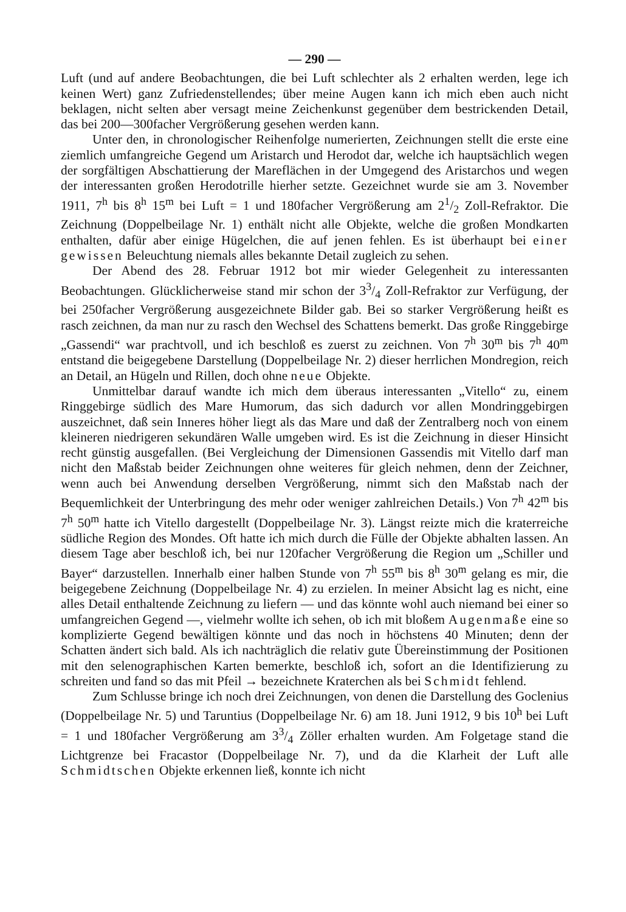— 290 —
Luft (und auf andere Beobachtungen, die bei Luft schlechter als 2 erhalten werden, lege ich keinen Wert) ganz Zufriedenstellendes; über meine Augen kann ich mich eben auch nicht beklagen, nicht selten aber versagt meine Zeichenkunst gegenüber dem bestrickenden Detail, das bei 200—300facher Vergrößerung gesehen werden kann.
Unter den, in chronologischer Reihenfolge numerierten, Zeichnungen stellt die erste eine ziemlich umfangreiche Gegend um Aristarch und Herodot dar, welche ich hauptsächlich wegen der sorgfältigen Abschattierung der Mareflächen in der Umgegend des Aristarchos und wegen der interessanten großen Herodotrille hierher setzte. Gezeichnet wurde sie am 3. November 1911, 7<sup>h</sup> bis 8<sup>h</sup> 15<sup>m</sup> bei Luft = 1 und 180facher Vergrößerung am 21/2 Zoll-Refraktor. Die Zeichnung (Doppelbeilage Nr. 1) enthält nicht alle Objekte, welche die großen Mondkarten enthalten, dafür aber einige Hügelchen, die auf jenen fehlen. Es ist überhaupt bei einer gewissen Beleuchtung niemals alles bekannte Detail zugleich zu sehen.
Der Abend des 28. Februar 1912 bot mir wieder Gelegenheit zu interessanten Beobachtungen. Glücklicherweise stand mir schon der 33/4 Zoll-Refraktor zur Verfügung, der bei 250facher Vergrößerung ausgezeichnete Bilder gab. Bei so starker Vergrößerung heißt es rasch zeichnen, da man nur zu rasch den Wechsel des Schattens bemerkt. Das große Ringgebirge „Gassendi“ war prachtvoll, und ich beschloß es zuerst zu zeichnen. Von 7<sup>h</sup> 30<sup>m</sup> bis 7<sup>h</sup> 40<sup>m</sup> entstand die beigegebene Darstellung (Doppelbeilage Nr. 2) dieser herrlichen Mondregion, reich an Detail, an Hügeln und Rillen, doch ohne neue Objekte.
Unmittelbar darauf wandte ich mich dem überaus interessanten „Vitello“ zu, einem Ringgebirge südlich des Mare Humorum, das sich dadurch vor allen Mondringgebirgen auszeichnet, daß sein Inneres höher liegt als das Mare und daß der Zentralberg noch von einem kleineren niedrigeren sekundären Walle umgeben wird. Es ist die Zeichnung in dieser Hinsicht recht günstig ausgefallen. (Bei Vergleichung der Dimensionen Gassendis mit Vitello darf man nicht den Maßstab beider Zeichnungen ohne weiteres für gleich nehmen, denn der Zeichner, wenn auch bei Anwendung derselben Vergrößerung, nimmt sich den Maßstab nach der Bequemlichkeit der Unterbringung des mehr oder weniger zahlreichen Details.) Von 7<sup>h</sup> 42<sup>m</sup> bis 7<sup>h</sup> 50<sup>m</sup> hatte ich Vitello dargestellt (Doppelbeilage Nr. 3). Längst reizte mich die kraterreiche südliche Region des Mondes. Oft hatte ich mich durch die Fülle der Objekte abhalten lassen. An diesem Tage aber beschloß ich, bei nur 120facher Vergrößerung die Region um „Schiller und Bayer“ darzustellen. Innerhalb einer halben Stunde von 7<sup>h</sup> 55<sup>m</sup> bis 8<sup>h</sup> 30<sup>m</sup> gelang es mir, die beigegebene Zeichnung (Doppelbeilage Nr. 4) zu erzielen. In meiner Absicht lag es nicht, eine alles Detail enthaltende Zeichnung zu liefern — und das könnte wohl auch niemand bei einer so umfangreichen Gegend —, vielmehr wollte ich sehen, ob ich mit bloßem Augenmaße eine so komplizierte Gegend bewältigen könnte und das noch in höchstens 40 Minuten; denn der Schatten ändert sich bald. Als ich nachträglich die relativ gute Übereinstimmung der Positionen mit den selenographischen Karten bemerkte, beschloß ich, sofort an die Identifizierung zu schreiten und fand so das mit Pfeil → bezeichnete Kraterchen als bei Schmidt fehlend.
Zum Schlusse bringe ich noch drei Zeichnungen, von denen die Darstellung des Goclenius (Doppelbeilage Nr. 5) und Taruntius (Doppelbeilage Nr. 6) am 18. Juni 1912, 9 bis 10<sup>h</sup> bei Luft = 1 und 180facher Vergrößerung am 33/4 Zöller erhalten wurden. Am Folgetage stand die Lichtgrenze bei Fracastor (Doppelbeilage Nr. 7), und da die Klarheit der Luft alle Schmidtschen Objekte erkennen ließ, konnte ich nicht